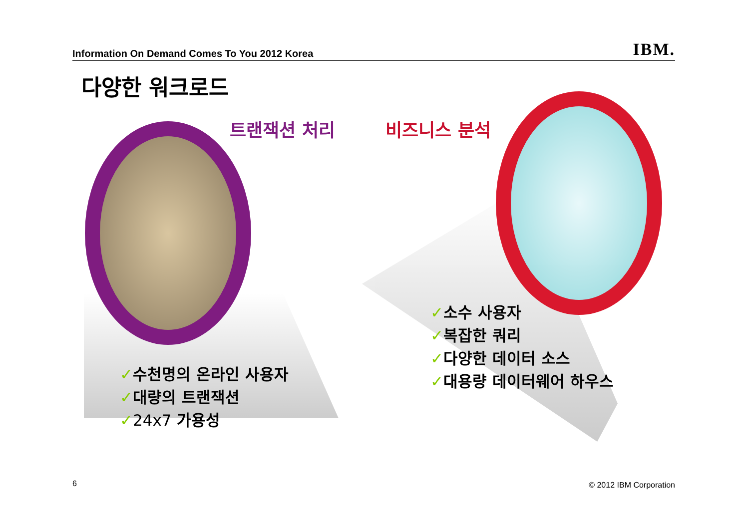Information On Demand Comes To You 2012 Korea IBM.
다양한 워크로드
트랜잭션 처리 비즈니스 분석
✓수천명의 온라인 사용자
✓대량의 트랜잭션
✓24x7 가용성
✓소수 사용자
✓복잡한 쿼리
✓다양한 데이터 소스
✓대용량 데이터웨어 하우스
6 © 2012 IBM Corporation